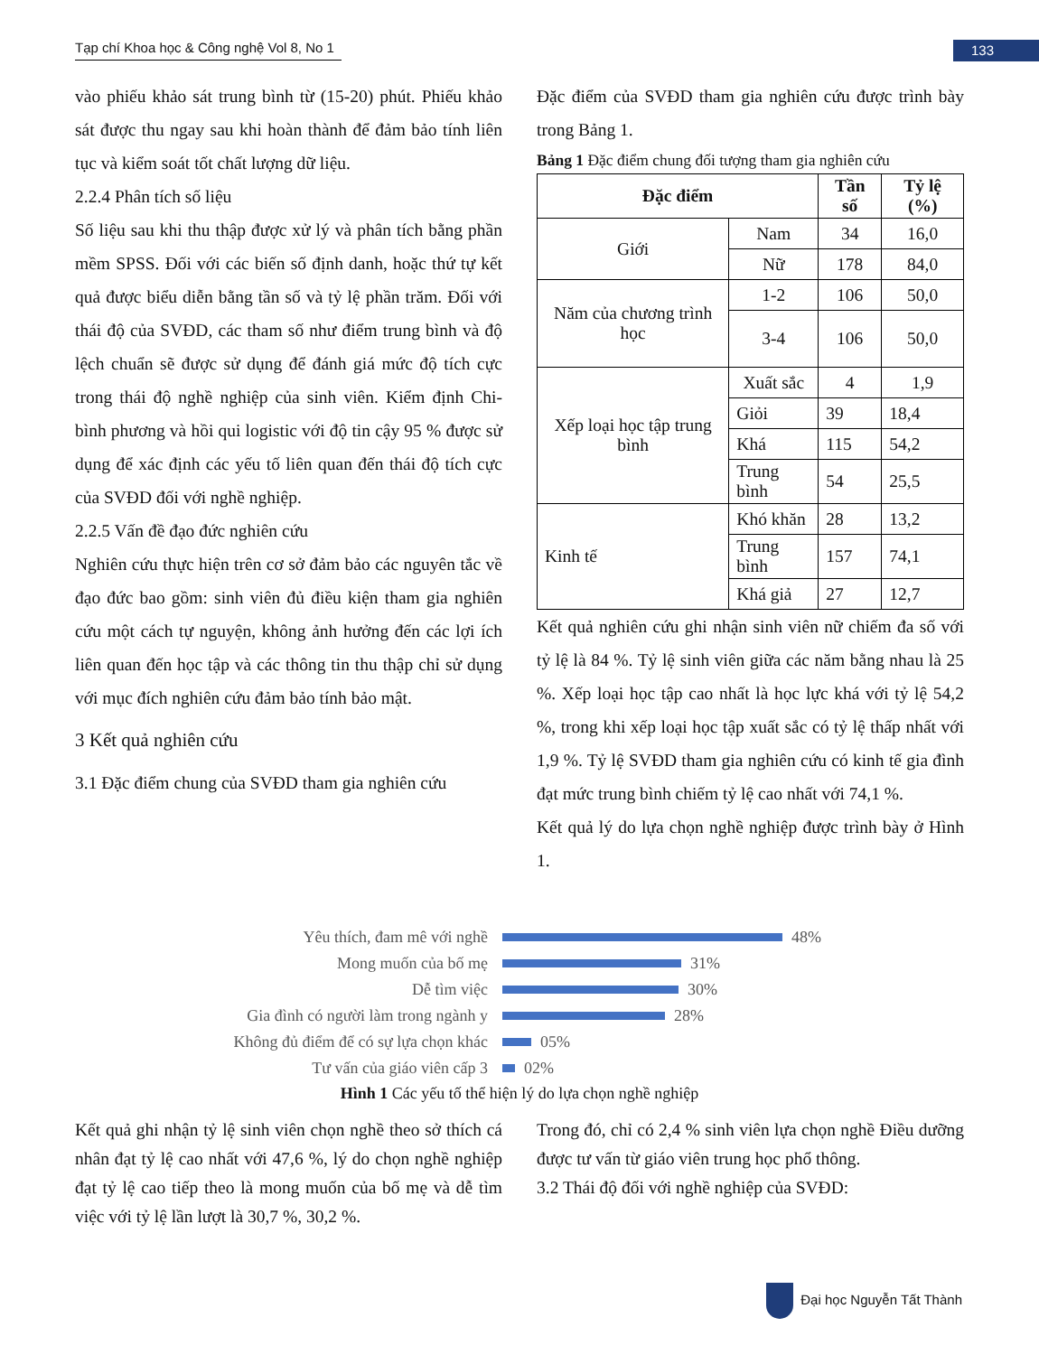Tạp chí Khoa học & Công nghệ Vol 8, No 1
133
vào phiếu khảo sát trung bình từ (15-20) phút. Phiếu khảo sát được thu ngay sau khi hoàn thành để đảm bảo tính liên tục và kiểm soát tốt chất lượng dữ liệu.
2.2.4 Phân tích số liệu
Số liệu sau khi thu thập được xử lý và phân tích bằng phần mềm SPSS. Đối với các biến số định danh, hoặc thứ tự kết quả được biểu diễn bằng tần số và tỷ lệ phần trăm. Đối với thái độ của SVĐD, các tham số như điểm trung bình và độ lệch chuẩn sẽ được sử dụng để đánh giá mức độ tích cực trong thái độ nghề nghiệp của sinh viên. Kiểm định Chi-bình phương và hồi qui logistic với độ tin cậy 95 % được sử dụng để xác định các yếu tố liên quan đến thái độ tích cực của SVĐD đối với nghề nghiệp.
2.2.5 Vấn đề đạo đức nghiên cứu
Nghiên cứu thực hiện trên cơ sở đảm bảo các nguyên tắc về đạo đức bao gồm: sinh viên đủ điều kiện tham gia nghiên cứu một cách tự nguyện, không ảnh hưởng đến các lợi ích liên quan đến học tập và các thông tin thu thập chỉ sử dụng với mục đích nghiên cứu đảm bảo tính bảo mật.
3 Kết quả nghiên cứu
3.1 Đặc điểm chung của SVĐD tham gia nghiên cứu
Đặc điểm của SVĐD tham gia nghiên cứu được trình bày trong Bảng 1.
Bảng 1 Đặc điểm chung đối tượng tham gia nghiên cứu
| Đặc điểm | | Tần số | Tỷ lệ (%) |
| --- | --- | --- | --- |
| Giới | Nam | 34 | 16,0 |
| | Nữ | 178 | 84,0 |
| Năm của chương trình học | 1-2 | 106 | 50,0 |
| | 3-4 | 106 | 50,0 |
| Xếp loại học tập trung bình | Xuất sắc | 4 | 1,9 |
| | Giỏi | 39 | 18,4 |
| | Khá | 115 | 54,2 |
| | Trung bình | 54 | 25,5 |
| Kinh tế | Khó khăn | 28 | 13,2 |
| | Trung bình | 157 | 74,1 |
| | Khá giả | 27 | 12,7 |
Kết quả nghiên cứu ghi nhận sinh viên nữ chiếm đa số với tỷ lệ là 84 %. Tỷ lệ sinh viên giữa các năm bằng nhau là 25 %. Xếp loại học tập cao nhất là học lực khá với tỷ lệ 54,2 %, trong khi xếp loại học tập xuất sắc có tỷ lệ thấp nhất với 1,9 %. Tỷ lệ SVĐD tham gia nghiên cứu có kinh tế gia đình đạt mức trung bình chiếm tỷ lệ cao nhất với 74,1 %.
Kết quả lý do lựa chọn nghề nghiệp được trình bày ở Hình 1.
Yêu thích, đam mê với nghề 48%
Mong muốn của bố mẹ 31%
Dễ tìm việc 30%
Gia đình có người làm trong ngành y 28%
Không đủ điểm để có sự lựa chọn khác 05%
Tư vấn của giáo viên cấp 3 02%
Hình 1 Các yếu tố thể hiện lý do lựa chọn nghề nghiệp
Kết quả ghi nhận tỷ lệ sinh viên chọn nghề theo sở thích cá nhân đạt tỷ lệ cao nhất với 47,6 %, lý do chọn nghề nghiệp đạt tỷ lệ cao tiếp theo là mong muốn của bố mẹ và dễ tìm việc với tỷ lệ lần lượt là 30,7 %, 30,2 %.
Trong đó, chỉ có 2,4 % sinh viên lựa chọn nghề Điều dưỡng được tư vấn từ giáo viên trung học phổ thông.
3.2 Thái độ đối với nghề nghiệp của SVĐD:
Đại học Nguyễn Tất Thành